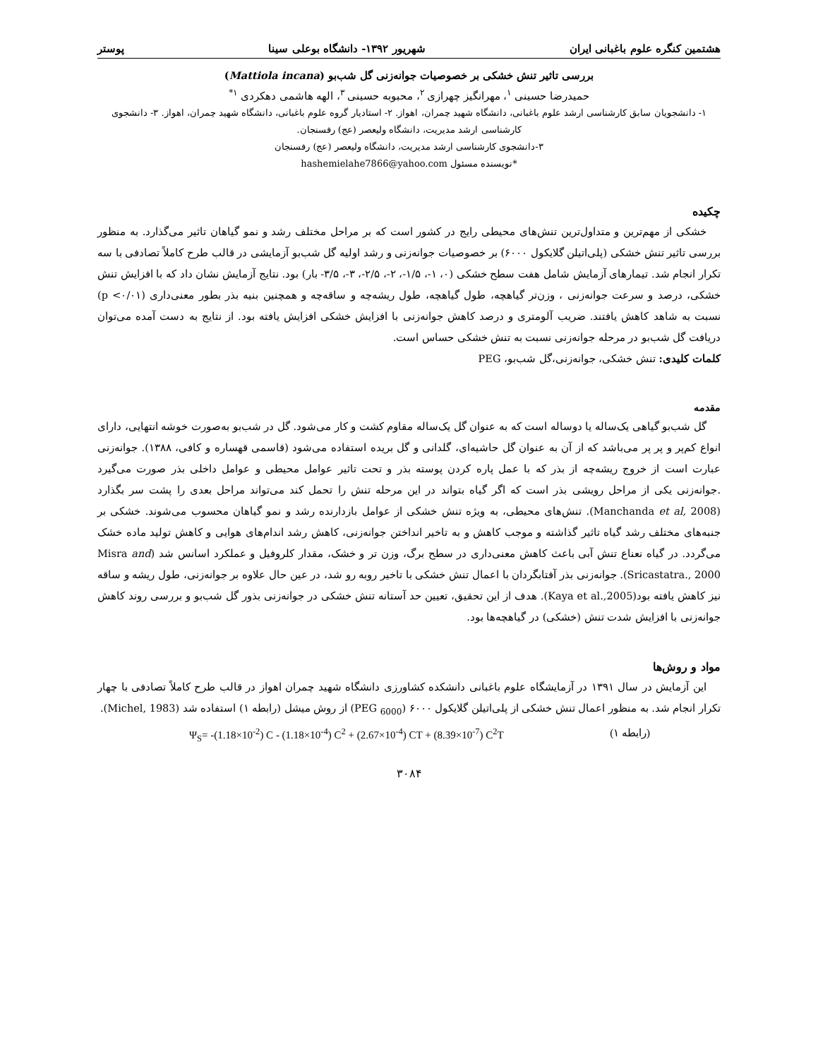هشتمین کنگره علوم باغبانی ایران شهریور ۱۳۹۲- دانشگاه بوعلی سینا پوستر
بررسی تاثیر تنش خشکی بر خصوصیات جوانه‌زنی گل شب‌بو (Mattiola incana)
حمیدرضا حسینی <sup>۱</sup>، مهرانگیز چهرازی <sup>۲</sup>، محبوبه حسینی <sup>۳</sup>، الهه هاشمی دهکردی <sup>۱*</sup>
۱- دانشجویان سابق کارشناسی ارشد علوم باغبانی، دانشگاه شهید چمران، اهواز. ۲- استادیار گروه علوم باغبانی، دانشگاه شهید چمران، اهواز. ۳- دانشجوی کارشناسی ارشد مدیریت، دانشگاه ولیعصر (عج) رفسنجان.
۳-دانشجوی کارشناسی ارشد مدیریت، دانشگاه ولیعصر (عج) رفسنجان
*نویسنده مسئول hashemielahe7866@yahoo.com
چکیده
خشکی از مهم‌ترین و متداول‌ترین تنش‌های محیطی رایج در کشور است که بر مراحل مختلف رشد و نمو گیاهان تاثیر می‌گذارد. به منظور بررسی تاثیر تنش خشکی (پلی‌اتیلن گلایکول ۶۰۰۰) بر خصوصیات جوانه‌زنی و رشد اولیه گل شب‌بو آزمایشی در قالب طرح کاملاً تصادفی با سه تکرار انجام شد. تیمارهای آزمایش شامل هفت سطح خشکی (۰، ۱-، ۱/۵-، ۲-، ۲/۵-، ۳-، ۳/۵- بار) بود. نتایج آزمایش نشان داد که با افزایش تنش خشکی، درصد و سرعت جوانه‌زنی ، وزن‌تر گیاهچه، طول گیاهچه، طول ریشه‌چه و ساقه‌چه و همچنین بنیه بذر بطور معنی‌داری (p <۰/۰۱) نسبت به شاهد کاهش یافتند. ضریب آلومتری و درصد کاهش جوانه‌زنی با افزایش خشکی افزایش یافته بود. از نتایج به دست آمده می‌توان دریافت گل شب‌بو در مرحله جوانه‌زنی نسبت به تنش خشکی حساس است.
کلمات کلیدی: تنش خشکی، جوانه‌زنی،گل شب‌بو، PEG
مقدمه
گل شب‌بو گیاهی یک‌ساله یا دوساله است که به عنوان گل یک‌ساله مقاوم کشت و کار می‌شود. گل در شب‌بو به‌صورت خوشه انتهایی، دارای انواع کم‌پر و پر پر می‌باشد که از آن به عنوان گل حاشیه‌ای، گلدانی و گل بریده استفاده می‌شود (قاسمی قهساره و کافی، ۱۳۸۸). جوانه‌زنی عبارت است از خروج ریشه‌چه از بذر که با عمل پاره کردن پوسته بذر و تحت تاثیر عوامل محیطی و عوامل داخلی بذر صورت می‌گیرد .جوانه‌زنی یکی از مراحل رویشی بذر است که اگر گیاه بتواند در این مرحله تنش را تحمل کند می‌تواند مراحل بعدی را پشت سر بگذارد (Manchanda et al, 2008). تنش‌های محیطی، به ویژه تنش خشکی از عوامل بازدارنده رشد و نمو گیاهان محسوب می‌شوند. خشکی بر جنبه‌های مختلف رشد گیاه تاثیر گذاشته و موجب کاهش و به تاخیر انداختن جوانه‌زنی، کاهش رشد اندام‌های هوایی و کاهش تولید ماده خشک می‌گردد. در گیاه نعناع تنش آبی باعث کاهش معنی‌داری در سطح برگ، وزن تر و خشک، مقدار کلروفیل و عملکرد اسانس شد (Misra and Sricastatra., 2000). جوانه‌زنی بذر آفتابگردان با اعمال تنش خشکی با تاخیر روبه رو شد، در عین حال علاوه بر جوانه‌زنی، طول ریشه و ساقه نیز کاهش یافته بود(Kaya et al.,2005). هدف از این تحقیق، تعیین حد آستانه تنش خشکی در جوانه‌زنی بذور گل شب‌بو و بررسی روند کاهش جوانه‌زنی با افزایش شدت تنش (خشکی) در گیاهچه‌ها بود.
مواد و روش‌ها
این آزمایش در سال ۱۳۹۱ در آزمایشگاه علوم باغبانی دانشکده کشاورزی دانشگاه شهید چمران اهواز در قالب طرح کاملاً تصادفی با چهار تکرار انجام شد. به منظور اعمال تنش خشکی از پلی‌اتیلن گلایکول ۶۰۰۰ (PEG <sub>6000</sub>) از روش میشل (رابطه ۱) استفاده شد (Michel, 1983).
Ψ<sub>S</sub>= -(1.18×10<sup>-2</sup>) C - (1.18×10<sup>-4</sup>) C<sup>2</sup> + (2.67×10<sup>-4</sup>) CT + (8.39×10<sup>-7</sup>) C<sup>2</sup>T (رابطه ۱)
۳۰۸۴